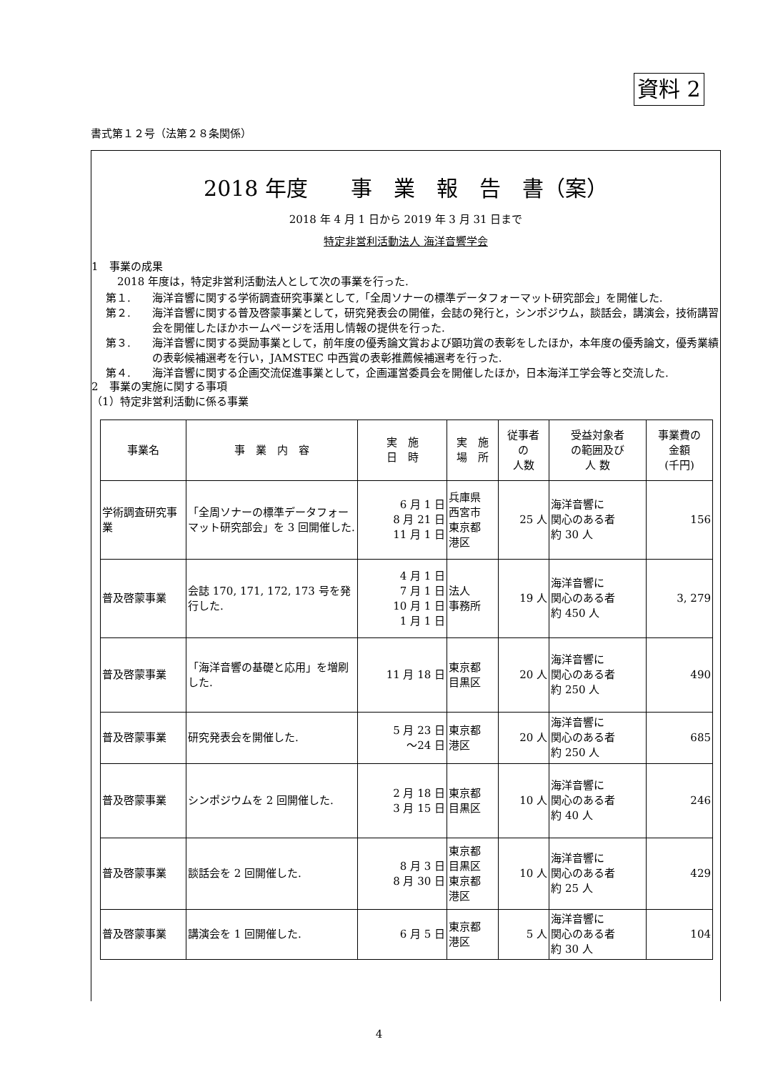資料 2
書式第１２号（法第２８条関係）
2018 年度　　事　業　報　告　書（案）
2018 年 4 月 1 日から 2019 年 3 月 31 日まで
特定非営利活動法人 海洋音響学会
1　事業の成果
2018 年度は，特定非営利活動法人として次の事業を行った.
第１. 海洋音響に関する学術調査研究事業として,「全周ソナーの標準データフォーマット研究部会」を開催した.
第２. 海洋音響に関する普及啓蒙事業として，研究発表会の開催，会誌の発行と，シンポジウム，談話会，講演会，技術講習会を開催したほかホームページを活用し情報の提供を行った.
第３. 海洋音響に関する奨励事業として，前年度の優秀論文賞および顕功賞の表彰をしたほか，本年度の優秀論文，優秀業績の表彰候補選考を行い，JAMSTEC 中西賞の表彰推薦候補選考を行った.
第４. 海洋音響に関する企画交流促進事業として，企画運営委員会を開催したほか，日本海洋工学会等と交流した.
2　事業の実施に関する事項
（1）特定非営利活動に係る事業
| 事業名 | 事 業 内 容 | 実 施 日 時 | 実 施 場 所 | 従事者 の 人数 | 受益対象者 の範囲及び 人 数 | 事業費の 金額 (千円) |
| --- | --- | --- | --- | --- | --- | --- |
| 学術調査研究事業 | 「全周ソナーの標準データフォーマット研究部会」を 3 回開催した. | 6 月 1 日 8 月 21 日 11 月 1 日 | 兵庫県 西宮市 東京都 港区 | 25 人 | 海洋音響に 関心のある者 約 30 人 | 156 |
| 普及啓蒙事業 | 会誌 170, 171, 172, 173 号を発行した. | 4 月 1 日 7 月 1 日 10 月 1 日 1 月 1 日 | 法人 事務所 | 19 人 | 海洋音響に 関心のある者 約 450 人 | 3, 279 |
| 普及啓蒙事業 | 「海洋音響の基礎と応用」を増刷した. | 11 月 18 日 | 東京都 目黒区 | 20 人 | 海洋音響に 関心のある者 約 250 人 | 490 |
| 普及啓蒙事業 | 研究発表会を開催した. | 5 月 23 日 ～24 日 | 東京都 港区 | 20 人 | 海洋音響に 関心のある者 約 250 人 | 685 |
| 普及啓蒙事業 | シンポジウムを 2 回開催した. | 2 月 18 日 3 月 15 日 | 東京都 目黒区 | 10 人 | 海洋音響に 関心のある者 約 40 人 | 246 |
| 普及啓蒙事業 | 談話会を 2 回開催した. | 8 月 3 日 8 月 30 日 | 東京都 目黒区 東京都 港区 | 10 人 | 海洋音響に 関心のある者 約 25 人 | 429 |
| 普及啓蒙事業 | 講演会を 1 回開催した. | 6 月 5 日 | 東京都 港区 | 5 人 | 海洋音響に 関心のある者 約 30 人 | 104 |
4